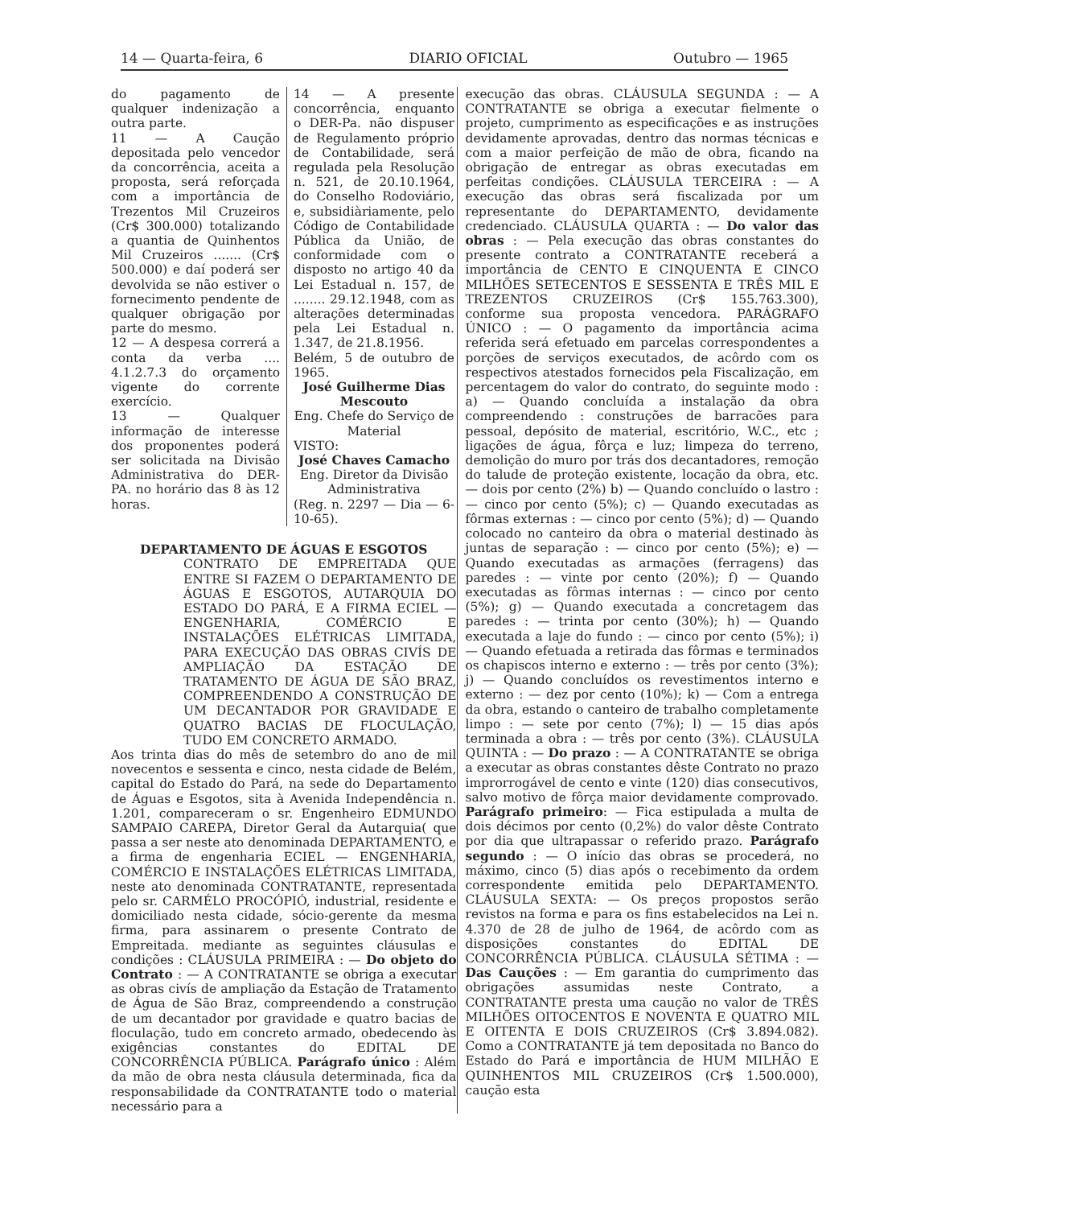14 — Quarta-feira, 6 DIARIO OFICIAL Outubro — 1965
do pagamento de qualquer indenização a outra parte.
11 — A Caução depositada pelo vencedor da concorrência, aceita a proposta, será reforçada com a importância de Trezentos Mil Cruzeiros (Cr$ 300.000) totalizando a quantia de Quinhentos Mil Cruzeiros ....... (Cr$ 500.000) e daí poderá ser devolvida se não estiver o fornecimento pendente de qualquer obrigação por parte do mesmo.
12 — A despesa correrá a conta da verba .... 4.1.2.7.3 do orçamento vigente do corrente exercício.
13 — Qualquer informação de interesse dos proponentes poderá ser solicitada na Divisão Administrativa do DER-PA. no horário das 8 às 12 horas.
14 — A presente concorrência, enquanto o DER-Pa. não dispuser de Regulamento próprio de Contabilidade, será regulada pela Resolução n. 521, de 20.10.1964, do Conselho Rodoviário, e, subsidiàriamente, pelo Código de Contabilidade Pública da União, de conformidade com o disposto no artigo 40 da Lei Estadual n. 157, de ........ 29.12.1948, com as alterações determinadas pela Lei Estadual n. 1.347, de 21.8.1956.
Belém, 5 de outubro de 1965.
José Guilherme Dias Mescouto
Eng. Chefe do Serviço de Material
VISTO:
José Chaves Camacho
Eng. Diretor da Divisão Administrativa
(Reg. n. 2297 — Dia — 6-10-65).
DEPARTAMENTO DE ÁGUAS E ESGOTOS
CONTRATO DE EMPREITADA QUE ENTRE SI FAZEM O DEPARTAMENTO DE ÁGUAS E ESGOTOS, AUTARQUIA DO ESTADO DO PARÁ, E A FIRMA ECIEL — ENGENHARIA, COMÉRCIO E INSTALAÇÕES ELÉTRICAS LIMITADA, PARA EXECUÇÃO DAS OBRAS CIVÍS DE AMPLIAÇÃO DA ESTAÇÃO DE TRATAMENTO DE ÁGUA DE SÃO BRAZ, COMPREENDENDO A CONSTRUÇÃO DE UM DECANTADOR POR GRAVIDADE E QUATRO BACIAS DE FLOCULAÇÃO, TUDO EM CONCRETO ARMADO.
Aos trinta dias do mês de setembro do ano de mil novecentos e sessenta e cinco, nesta cidade de Belém, capital do Estado do Pará, na sede do Departamento de Águas e Esgotos, sita à Avenida Independência n. 1.201, compareceram o sr. Engenheiro EDMUNDO SAMPAIO CAREPA, Diretor Geral da Autarquia( que passa a ser neste ato denominada DEPARTAMENTO, e a firma de engenharia ECIEL — ENGENHARIA, COMÉRCIO E INSTALAÇÕES ELÉTRICAS LIMITADA, neste ato denominada CONTRATANTE, representada pelo sr. CARMÉLO PROCÓPIÓ, industrial, residente e domiciliado nesta cidade, sócio-gerente da mesma firma, para assinarem o presente Contrato de Empreitada. mediante as seguintes cláusulas e condições : CLÁUSULA PRIMEIRA : — Do objeto do Contrato : — A CONTRATANTE se obriga a executar as obras civís de ampliação da Estação de Tratamento de Água de São Braz, compreendendo a construção de um decantador por gravidade e quatro bacias de floculação, tudo em concreto armado, obedecendo às exigências constantes do EDITAL DE CONCORRÊNCIA PÚBLICA. Parágrafo único : Além da mão de obra nesta cláusula determinada, fica da responsabilidade da CONTRATANTE todo o material necessário para a
execução das obras. CLÁUSULA SEGUNDA : — A CONTRATANTE se obriga a executar fielmente o projeto, cumprimento as especificações e as instruções devidamente aprovadas, dentro das normas técnicas e com a maior perfeição de mão de obra, ficando na obrigação de entregar as obras executadas em perfeitas condições. CLÁUSULA TERCEIRA : — A execução das obras será fiscalizada por um representante do DEPARTAMENTO, devidamente credenciado. CLÁUSULA QUARTA : — Do valor das obras : — Pela execução das obras constantes do presente contrato a CONTRATANTE receberá a importância de CENTO E CINQUENTA E CINCO MILHÕES SETECENTOS E SESSENTA E TRÊS MIL E TREZENTOS CRUZEIROS (Cr$ 155.763.300), conforme sua proposta vencedora. PARÁGRAFO ÚNICO : — O pagamento da importância acima referida será efetuado em parcelas correspondentes a porções de serviços executados, de acôrdo com os respectivos atestados fornecidos pela Fiscalização, em percentagem do valor do contrato, do seguinte modo : a) — Quando concluída a instalação da obra compreendendo : construções de barracões para pessoal, depósito de material, escritório, W.C., etc ; ligações de água, fôrça e luz; limpeza do terreno, demolição do muro por trás dos decantadores, remoção do talude de proteção existente, locação da obra, etc. — dois por cento (2%) b) — Quando concluído o lastro : — cinco por cento (5%); c) — Quando executadas as fôrmas externas : — cinco por cento (5%); d) — Quando colocado no canteiro da obra o material destinado às juntas de separação : — cinco por cento (5%); e) — Quando executadas as armações (ferragens) das paredes : — vinte por cento (20%); f) — Quando executadas as fôrmas internas : — cinco por cento (5%); g) — Quando executada a concretagem das paredes : — trinta por cento (30%); h) — Quando executada a laje do fundo : — cinco por cento (5%); i) — Quando efetuada a retirada das fôrmas e terminados os chapiscos interno e externo : — três por cento (3%); j) — Quando concluídos os revestimentos interno e externo : — dez por cento (10%); k) — Com a entrega da obra, estando o canteiro de trabalho completamente limpo : — sete por cento (7%); l) — 15 dias após terminada a obra : — três por cento (3%). CLÁUSULA QUINTA : — Do prazo : — A CONTRATANTE se obriga a executar as obras constantes dêste Contrato no prazo improrrogável de cento e vinte (120) dias consecutivos, salvo motivo de fôrça maior devidamente comprovado. Parágrafo primeiro: — Fica estipulada a multa de dois décimos por cento (0,2%) do valor dêste Contrato por dia que ultrapassar o referido prazo. Parágrafo segundo : — O início das obras se procederá, no máximo, cinco (5) dias após o recebimento da ordem correspondente emitida pelo DEPARTAMENTO. CLÁUSULA SEXTA: — Os preços propostos serão revistos na forma e para os fins estabelecidos na Lei n. 4.370 de 28 de julho de 1964, de acôrdo com as disposições constantes do EDITAL DE CONCORRÊNCIA PÚBLICA. CLÁUSULA SÉTIMA : — Das Cauções : — Em garantia do cumprimento das obrigações assumidas neste Contrato, a CONTRATANTE presta uma caução no valor de TRÊS MILHÕES OITOCENTOS E NOVENTA E QUATRO MIL E OITENTA E DOIS CRUZEIROS (Cr$ 3.894.082). Como a CONTRATANTE já tem depositada no Banco do Estado do Pará e importância de HUM MILHÃO E QUINHENTOS MIL CRUZEIROS (Cr$ 1.500.000), caução esta